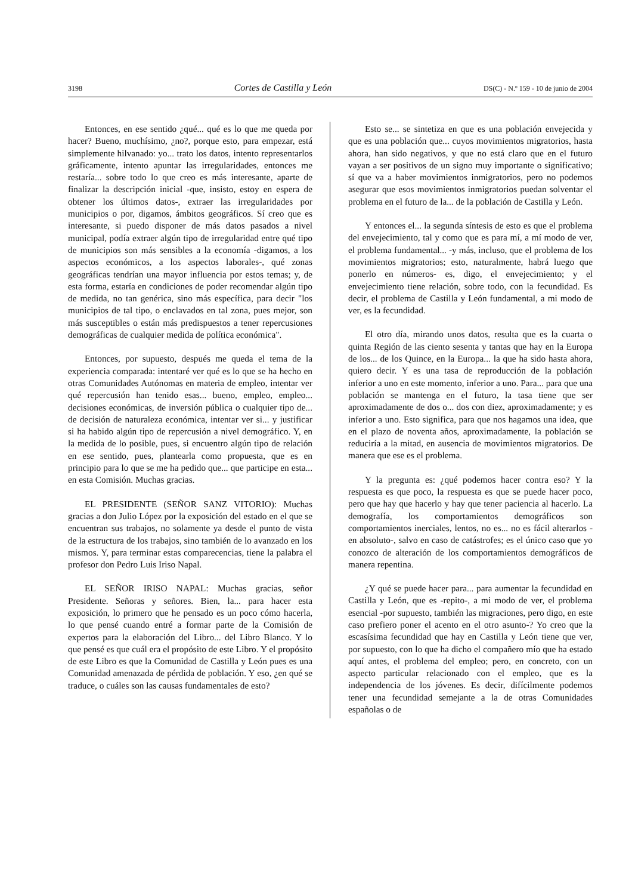3198 Cortes de Castilla y León DS(C) - N.º 159 - 10 de junio de 2004
Entonces, en ese sentido ¿qué... qué es lo que me queda por hacer? Bueno, muchísimo, ¿no?, porque esto, para empezar, está simplemente hilvanado: yo... trato los datos, intento representarlos gráficamente, intento apuntar las irregularidades, entonces me restaría... sobre todo lo que creo es más interesante, aparte de finalizar la descripción inicial -que, insisto, estoy en espera de obtener los últimos datos-, extraer las irregularidades por municipios o por, digamos, ámbitos geográficos. Sí creo que es interesante, si puedo disponer de más datos pasados a nivel municipal, podía extraer algún tipo de irregularidad entre qué tipo de municipios son más sensibles a la economía -digamos, a los aspectos económicos, a los aspectos laborales-, qué zonas geográficas tendrían una mayor influencia por estos temas; y, de esta forma, estaría en condiciones de poder recomendar algún tipo de medida, no tan genérica, sino más específica, para decir "los municipios de tal tipo, o enclavados en tal zona, pues mejor, son más susceptibles o están más predispuestos a tener repercusiones demográficas de cualquier medida de política económica".
Entonces, por supuesto, después me queda el tema de la experiencia comparada: intentaré ver qué es lo que se ha hecho en otras Comunidades Autónomas en materia de empleo, intentar ver qué repercusión han tenido esas... bueno, empleo, empleo... decisiones económicas, de inversión pública o cualquier tipo de... de decisión de naturaleza económica, intentar ver si... y justificar si ha habido algún tipo de repercusión a nivel demográfico. Y, en la medida de lo posible, pues, si encuentro algún tipo de relación en ese sentido, pues, plantearla como propuesta, que es en principio para lo que se me ha pedido que... que participe en esta... en esta Comisión. Muchas gracias.
EL PRESIDENTE (SEÑOR SANZ VITORIO): Muchas gracias a don Julio López por la exposición del estado en el que se encuentran sus trabajos, no solamente ya desde el punto de vista de la estructura de los trabajos, sino también de lo avanzado en los mismos. Y, para terminar estas comparecencias, tiene la palabra el profesor don Pedro Luis Iriso Napal.
EL SEÑOR IRISO NAPAL: Muchas gracias, señor Presidente. Señoras y señores. Bien, la... para hacer esta exposición, lo primero que he pensado es un poco cómo hacerla, lo que pensé cuando entré a formar parte de la Comisión de expertos para la elaboración del Libro... del Libro Blanco. Y lo que pensé es que cuál era el propósito de este Libro. Y el propósito de este Libro es que la Comunidad de Castilla y León pues es una Comunidad amenazada de pérdida de población. Y eso, ¿en qué se traduce, o cuáles son las causas fundamentales de esto?
Esto se... se sintetiza en que es una población envejecida y que es una población que... cuyos movimientos migratorios, hasta ahora, han sido negativos, y que no está claro que en el futuro vayan a ser positivos de un signo muy importante o significativo; sí que va a haber movimientos inmigratorios, pero no podemos asegurar que esos movimientos inmigratorios puedan solventar el problema en el futuro de la... de la población de Castilla y León.
Y entonces el... la segunda síntesis de esto es que el problema del envejecimiento, tal y como que es para mí, a mí modo de ver, el problema fundamental... -y más, incluso, que el problema de los movimientos migratorios; esto, naturalmente, habrá luego que ponerlo en números- es, digo, el envejecimiento; y el envejecimiento tiene relación, sobre todo, con la fecundidad. Es decir, el problema de Castilla y León fundamental, a mi modo de ver, es la fecundidad.
El otro día, mirando unos datos, resulta que es la cuarta o quinta Región de las ciento sesenta y tantas que hay en la Europa de los... de los Quince, en la Europa... la que ha sido hasta ahora, quiero decir. Y es una tasa de reproducción de la población inferior a uno en este momento, inferior a uno. Para... para que una población se mantenga en el futuro, la tasa tiene que ser aproximadamente de dos o... dos con diez, aproximadamente; y es inferior a uno. Esto significa, para que nos hagamos una idea, que en el plazo de noventa años, aproximadamente, la población se reduciría a la mitad, en ausencia de movimientos migratorios. De manera que ese es el problema.
Y la pregunta es: ¿qué podemos hacer contra eso? Y la respuesta es que poco, la respuesta es que se puede hacer poco, pero que hay que hacerlo y hay que tener paciencia al hacerlo. La demografía, los comportamientos demográficos son comportamientos inerciales, lentos, no es... no es fácil alterarlos -en absoluto-, salvo en caso de catástrofes; es el único caso que yo conozco de alteración de los comportamientos demográficos de manera repentina.
¿Y qué se puede hacer para... para aumentar la fecundidad en Castilla y León, que es -repito-, a mi modo de ver, el problema esencial -por supuesto, también las migraciones, pero digo, en este caso prefiero poner el acento en el otro asunto-? Yo creo que la escasísima fecundidad que hay en Castilla y León tiene que ver, por supuesto, con lo que ha dicho el compañero mío que ha estado aquí antes, el problema del empleo; pero, en concreto, con un aspecto particular relacionado con el empleo, que es la independencia de los jóvenes. Es decir, difícilmente podemos tener una fecundidad semejante a la de otras Comunidades españolas o de